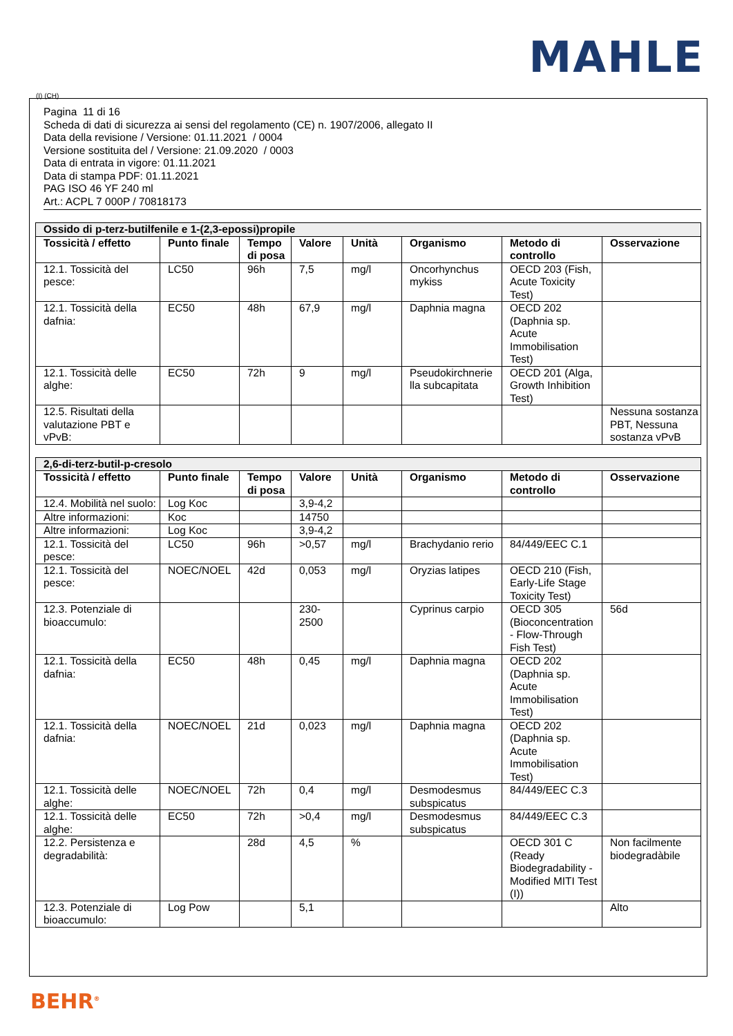MAHLE
(I) (CH)
Pagina 11 di 16
Scheda di dati di sicurezza ai sensi del regolamento (CE) n. 1907/2006, allegato II
Data della revisione / Versione: 01.11.2021 / 0004
Versione sostituita del / Versione: 21.09.2020 / 0003
Data di entrata in vigore: 01.11.2021
Data di stampa PDF: 01.11.2021
PAG ISO 46 YF 240 ml
Art.: ACPL 7 000P / 70818173
| Ossido di p-terz-butilfenile e 1-(2,3-epossi)propile | | | | | | | |
| --- | --- | --- | --- | --- | --- | --- | --- |
| Tossicità / effetto | Punto finale | Tempo di posa | Valore | Unità | Organismo | Metodo di controllo | Osservazione |
| 12.1. Tossicità del pesce: | LC50 | 96h | 7,5 | mg/l | Oncorhynchus mykiss | OECD 203 (Fish, Acute Toxicity Test) | |
| 12.1. Tossicità della dafnia: | EC50 | 48h | 67,9 | mg/l | Daphnia magna | OECD 202 (Daphnia sp. Acute Immobilisation Test) | |
| 12.1. Tossicità delle alghe: | EC50 | 72h | 9 | mg/l | Pseudokirchnerie lla subcapitata | OECD 201 (Alga, Growth Inhibition Test) | |
| 12.5. Risultati della valutazione PBT e vPvB: | | | | | | | Nessuna sostanza PBT, Nessuna sostanza vPvB |
| 2,6-di-terz-butil-p-cresolo | | | | | | | |
| --- | --- | --- | --- | --- | --- | --- | --- |
| Tossicità / effetto | Punto finale | Tempo di posa | Valore | Unità | Organismo | Metodo di controllo | Osservazione |
| 12.4. Mobilità nel suolo: | Log Koc | | 3,9-4,2 | | | | |
| Altre informazioni: | Koc | | 14750 | | | | |
| Altre informazioni: | Log Koc | | 3,9-4,2 | | | | |
| 12.1. Tossicità del pesce: | LC50 | 96h | >0,57 | mg/l | Brachydanio rerio | 84/449/EEC C.1 | |
| 12.1. Tossicità del pesce: | NOEC/NOEL | 42d | 0,053 | mg/l | Oryzias latipes | OECD 210 (Fish, Early-Life Stage Toxicity Test) | |
| 12.3. Potenziale di bioaccumulo: | | | 230-2500 | | Cyprinus carpio | OECD 305 (Bioconcentration - Flow-Through Fish Test) | 56d |
| 12.1. Tossicità della dafnia: | EC50 | 48h | 0,45 | mg/l | Daphnia magna | OECD 202 (Daphnia sp. Acute Immobilisation Test) | |
| 12.1. Tossicità della dafnia: | NOEC/NOEL | 21d | 0,023 | mg/l | Daphnia magna | OECD 202 (Daphnia sp. Acute Immobilisation Test) | |
| 12.1. Tossicità delle alghe: | NOEC/NOEL | 72h | 0,4 | mg/l | Desmodesmus subspicatus | 84/449/EEC C.3 | |
| 12.1. Tossicità delle alghe: | EC50 | 72h | >0,4 | mg/l | Desmodesmus subspicatus | 84/449/EEC C.3 | |
| 12.2. Persistenza e degradabilità: | | 28d | 4,5 | % | | OECD 301 C (Ready Biodegradability - Modified MITI Test (I)) | Non facilmente biodegradàbile |
| 12.3. Potenziale di bioaccumulo: | Log Pow | | 5,1 | | | | Alto |
BEHR<sup>®</sup>